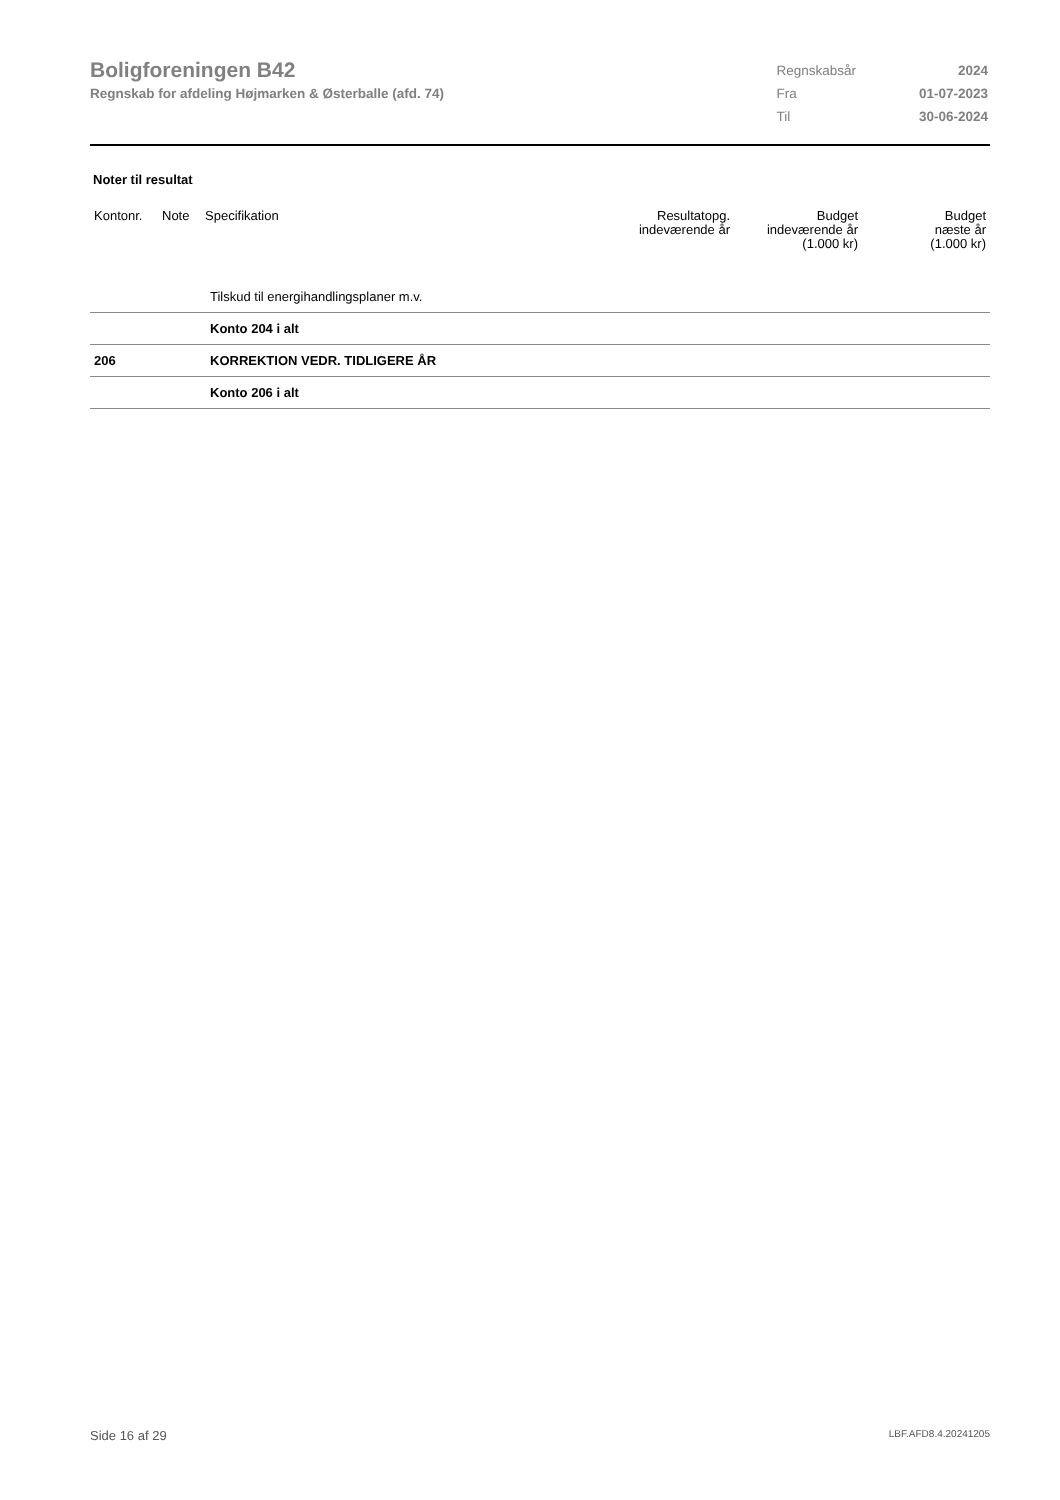Boligforeningen B42
Regnskab for afdeling Højmarken & Østerballe (afd. 74)
| Regnskabsår | 2024 |
| Fra | 01-07-2023 |
| Til | 30-06-2024 |
Noter til resultat
| Kontonr. | Note | Specifikation | Resultatopg. indeværende år | Budget indeværende år (1.000 kr) | Budget næste år (1.000 kr) |
| --- | --- | --- | --- | --- | --- |
| | Tilskud til energihandlingsplaner m.v. |
| | Konto 204 i alt |
| 206 | KORREKTION VEDR. TIDLIGERE ÅR |
| | Konto 206 i alt |
Side 16 af 29 LBF.AFD8.4.20241205